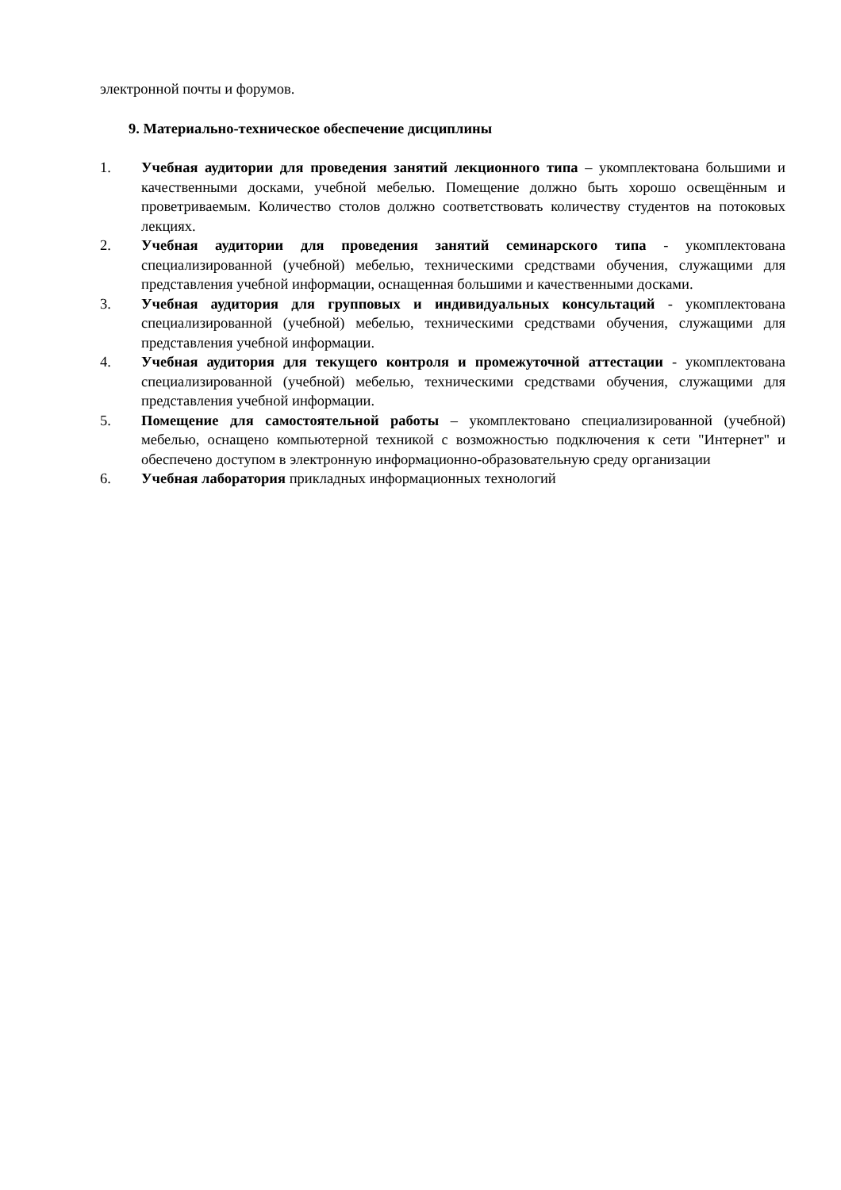электронной почты и форумов.
9. Материально-техническое обеспечение дисциплины
1. Учебная аудитории для проведения занятий лекционного типа – укомплектована большими и качественными досками, учебной мебелью. Помещение должно быть хорошо освещённым и проветриваемым. Количество столов должно соответствовать количеству студентов на потоковых лекциях.
2. Учебная аудитории для проведения занятий семинарского типа - укомплектована специализированной (учебной) мебелью, техническими средствами обучения, служащими для представления учебной информации, оснащенная большими и качественными досками.
3. Учебная аудитория для групповых и индивидуальных консультаций - укомплектована специализированной (учебной) мебелью, техническими средствами обучения, служащими для представления учебной информации.
4. Учебная аудитория для текущего контроля и промежуточной аттестации - укомплектована специализированной (учебной) мебелью, техническими средствами обучения, служащими для представления учебной информации.
5. Помещение для самостоятельной работы – укомплектовано специализированной (учебной) мебелью, оснащено компьютерной техникой с возможностью подключения к сети "Интернет" и обеспечено доступом в электронную информационно-образовательную среду организации
6. Учебная лаборатория прикладных информационных технологий